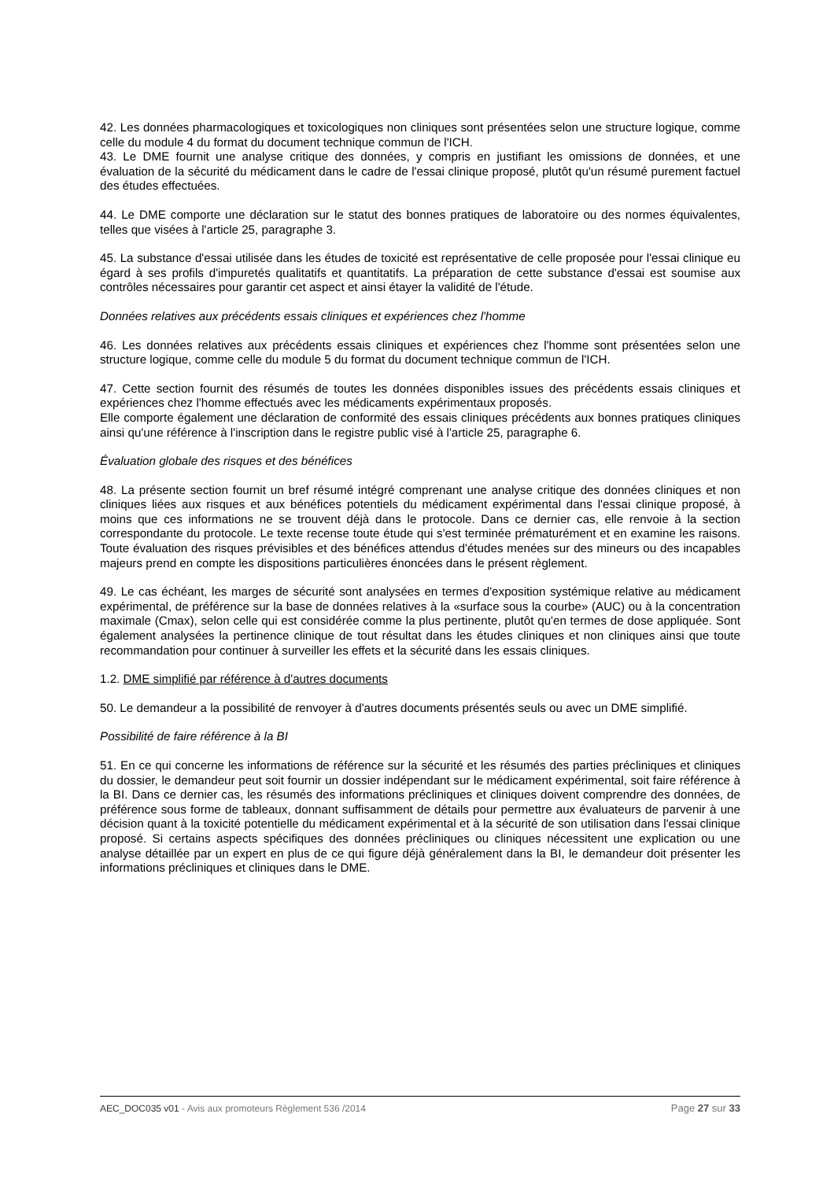42. Les données pharmacologiques et toxicologiques non cliniques sont présentées selon une structure logique, comme celle du module 4 du format du document technique commun de l'ICH.
43. Le DME fournit une analyse critique des données, y compris en justifiant les omissions de données, et une évaluation de la sécurité du médicament dans le cadre de l'essai clinique proposé, plutôt qu'un résumé purement factuel des études effectuées.
44. Le DME comporte une déclaration sur le statut des bonnes pratiques de laboratoire ou des normes équivalentes, telles que visées à l'article 25, paragraphe 3.
45. La substance d'essai utilisée dans les études de toxicité est représentative de celle proposée pour l'essai clinique eu égard à ses profils d'impuretés qualitatifs et quantitatifs. La préparation de cette substance d'essai est soumise aux contrôles nécessaires pour garantir cet aspect et ainsi étayer la validité de l'étude.
Données relatives aux précédents essais cliniques et expériences chez l'homme
46. Les données relatives aux précédents essais cliniques et expériences chez l'homme sont présentées selon une structure logique, comme celle du module 5 du format du document technique commun de l'ICH.
47. Cette section fournit des résumés de toutes les données disponibles issues des précédents essais cliniques et expériences chez l'homme effectués avec les médicaments expérimentaux proposés.
Elle comporte également une déclaration de conformité des essais cliniques précédents aux bonnes pratiques cliniques ainsi qu'une référence à l'inscription dans le registre public visé à l'article 25, paragraphe 6.
Évaluation globale des risques et des bénéfices
48. La présente section fournit un bref résumé intégré comprenant une analyse critique des données cliniques et non cliniques liées aux risques et aux bénéfices potentiels du médicament expérimental dans l'essai clinique proposé, à moins que ces informations ne se trouvent déjà dans le protocole. Dans ce dernier cas, elle renvoie à la section correspondante du protocole. Le texte recense toute étude qui s'est terminée prématurément et en examine les raisons. Toute évaluation des risques prévisibles et des bénéfices attendus d'études menées sur des mineurs ou des incapables majeurs prend en compte les dispositions particulières énoncées dans le présent règlement.
49. Le cas échéant, les marges de sécurité sont analysées en termes d'exposition systémique relative au médicament expérimental, de préférence sur la base de données relatives à la «surface sous la courbe» (AUC) ou à la concentration maximale (Cmax), selon celle qui est considérée comme la plus pertinente, plutôt qu'en termes de dose appliquée. Sont également analysées la pertinence clinique de tout résultat dans les études cliniques et non cliniques ainsi que toute recommandation pour continuer à surveiller les effets et la sécurité dans les essais cliniques.
1.2. DME simplifié par référence à d'autres documents
50. Le demandeur a la possibilité de renvoyer à d'autres documents présentés seuls ou avec un DME simplifié.
Possibilité de faire référence à la BI
51. En ce qui concerne les informations de référence sur la sécurité et les résumés des parties précliniques et cliniques du dossier, le demandeur peut soit fournir un dossier indépendant sur le médicament expérimental, soit faire référence à la BI. Dans ce dernier cas, les résumés des informations précliniques et cliniques doivent comprendre des données, de préférence sous forme de tableaux, donnant suffisamment de détails pour permettre aux évaluateurs de parvenir à une décision quant à la toxicité potentielle du médicament expérimental et à la sécurité de son utilisation dans l'essai clinique proposé. Si certains aspects spécifiques des données précliniques ou cliniques nécessitent une explication ou une analyse détaillée par un expert en plus de ce qui figure déjà généralement dans la BI, le demandeur doit présenter les informations précliniques et cliniques dans le DME.
AEC_DOC035 v01 - Avis aux promoteurs Règlement 536 /2014 Page 27 sur 33